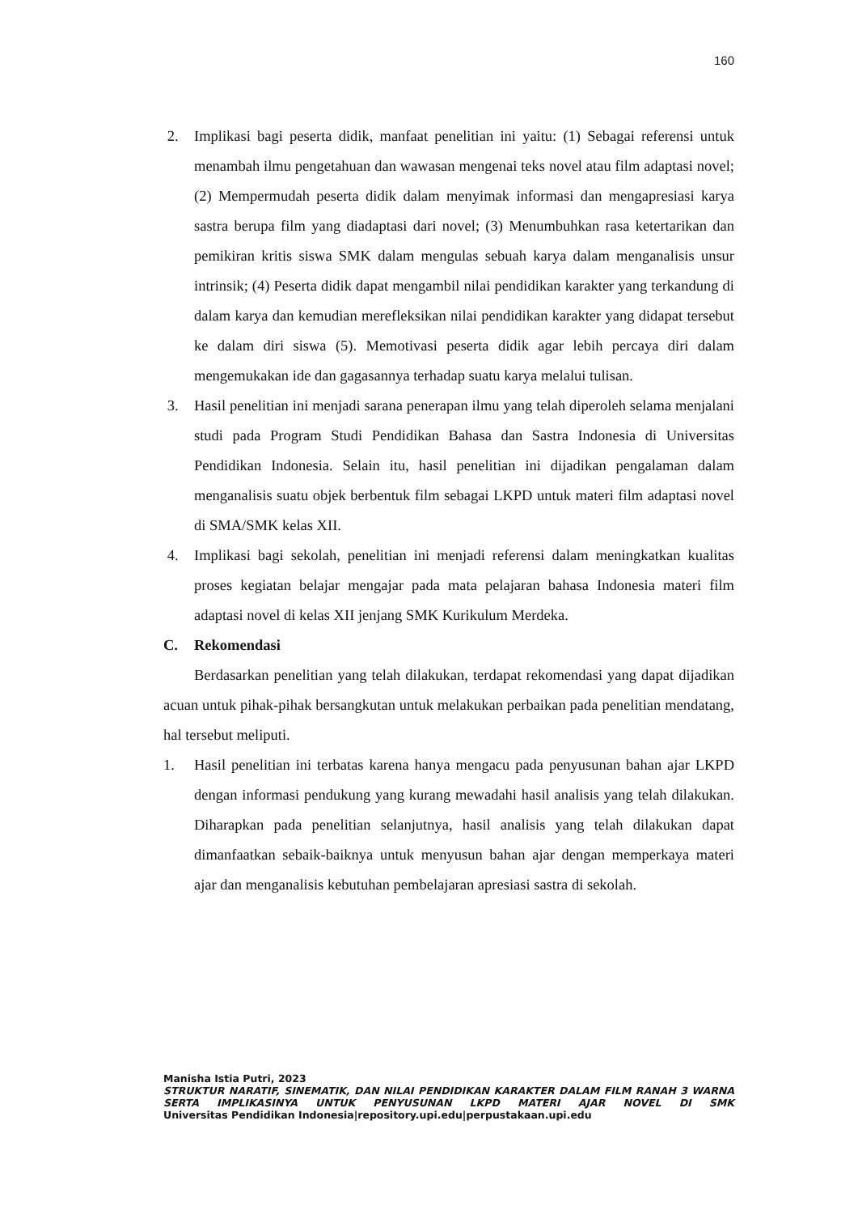160
2. Implikasi bagi peserta didik, manfaat penelitian ini yaitu: (1) Sebagai referensi untuk menambah ilmu pengetahuan dan wawasan mengenai teks novel atau film adaptasi novel; (2) Mempermudah peserta didik dalam menyimak informasi dan mengapresiasi karya sastra berupa film yang diadaptasi dari novel; (3) Menumbuhkan rasa ketertarikan dan pemikiran kritis siswa SMK dalam mengulas sebuah karya dalam menganalisis unsur intrinsik; (4) Peserta didik dapat mengambil nilai pendidikan karakter yang terkandung di dalam karya dan kemudian merefleksikan nilai pendidikan karakter yang didapat tersebut ke dalam diri siswa (5). Memotivasi peserta didik agar lebih percaya diri dalam mengemukakan ide dan gagasannya terhadap suatu karya melalui tulisan.
3. Hasil penelitian ini menjadi sarana penerapan ilmu yang telah diperoleh selama menjalani studi pada Program Studi Pendidikan Bahasa dan Sastra Indonesia di Universitas Pendidikan Indonesia. Selain itu, hasil penelitian ini dijadikan pengalaman dalam menganalisis suatu objek berbentuk film sebagai LKPD untuk materi film adaptasi novel di SMA/SMK kelas XII.
4. Implikasi bagi sekolah, penelitian ini menjadi referensi dalam meningkatkan kualitas proses kegiatan belajar mengajar pada mata pelajaran bahasa Indonesia materi film adaptasi novel di kelas XII jenjang SMK Kurikulum Merdeka.
C. Rekomendasi
Berdasarkan penelitian yang telah dilakukan, terdapat rekomendasi yang dapat dijadikan acuan untuk pihak-pihak bersangkutan untuk melakukan perbaikan pada penelitian mendatang, hal tersebut meliputi.
1. Hasil penelitian ini terbatas karena hanya mengacu pada penyusunan bahan ajar LKPD dengan informasi pendukung yang kurang mewadahi hasil analisis yang telah dilakukan. Diharapkan pada penelitian selanjutnya, hasil analisis yang telah dilakukan dapat dimanfaatkan sebaik-baiknya untuk menyusun bahan ajar dengan memperkaya materi ajar dan menganalisis kebutuhan pembelajaran apresiasi sastra di sekolah.
Manisha Istia Putri, 2023
STRUKTUR NARATIF, SINEMATIK, DAN NILAI PENDIDIKAN KARAKTER DALAM FILM RANAH 3 WARNA SERTA IMPLIKASINYA UNTUK PENYUSUNAN LKPD MATERI AJAR NOVEL DI SMK
Universitas Pendidikan Indonesia|repository.upi.edu|perpustakaan.upi.edu